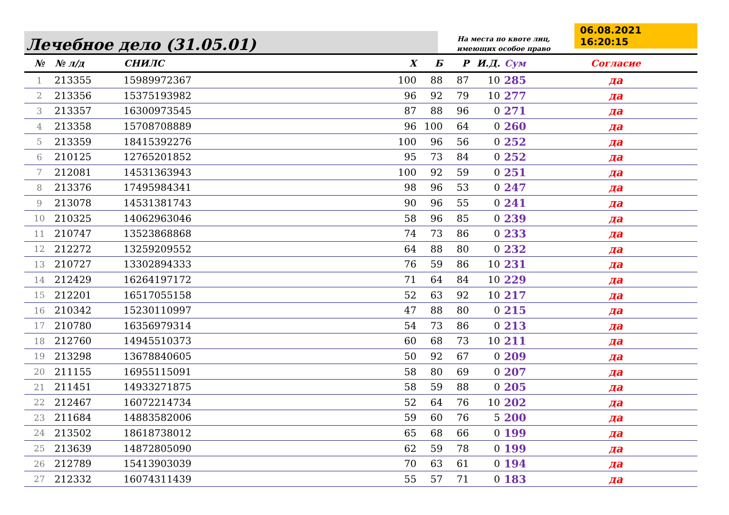Лечебное дело (31.05.01)
На места по квоте лиц,
имеющих особое право
06.08.2021 16:20:15
| № | № л/д | СНИЛС | Х | Б | Р | И.Д. | Сум | Согласие |
| --- | --- | --- | --- | --- | --- | --- | --- | --- |
| 1 | 213355 | 15989972367 | 100 | 88 | 87 | 10 | 285 | да |
| 2 | 213356 | 15375193982 | 96 | 92 | 79 | 10 | 277 | да |
| 3 | 213357 | 16300973545 | 87 | 88 | 96 | 0 | 271 | да |
| 4 | 213358 | 15708708889 | 96 | 100 | 64 | 0 | 260 | да |
| 5 | 213359 | 18415392276 | 100 | 96 | 56 | 0 | 252 | да |
| 6 | 210125 | 12765201852 | 95 | 73 | 84 | 0 | 252 | да |
| 7 | 212081 | 14531363943 | 100 | 92 | 59 | 0 | 251 | да |
| 8 | 213376 | 17495984341 | 98 | 96 | 53 | 0 | 247 | да |
| 9 | 213078 | 14531381743 | 90 | 96 | 55 | 0 | 241 | да |
| 10 | 210325 | 14062963046 | 58 | 96 | 85 | 0 | 239 | да |
| 11 | 210747 | 13523868868 | 74 | 73 | 86 | 0 | 233 | да |
| 12 | 212272 | 13259209552 | 64 | 88 | 80 | 0 | 232 | да |
| 13 | 210727 | 13302894333 | 76 | 59 | 86 | 10 | 231 | да |
| 14 | 212429 | 16264197172 | 71 | 64 | 84 | 10 | 229 | да |
| 15 | 212201 | 16517055158 | 52 | 63 | 92 | 10 | 217 | да |
| 16 | 210342 | 15230110997 | 47 | 88 | 80 | 0 | 215 | да |
| 17 | 210780 | 16356979314 | 54 | 73 | 86 | 0 | 213 | да |
| 18 | 212760 | 14945510373 | 60 | 68 | 73 | 10 | 211 | да |
| 19 | 213298 | 13678840605 | 50 | 92 | 67 | 0 | 209 | да |
| 20 | 211155 | 16955115091 | 58 | 80 | 69 | 0 | 207 | да |
| 21 | 211451 | 14933271875 | 58 | 59 | 88 | 0 | 205 | да |
| 22 | 212467 | 16072214734 | 52 | 64 | 76 | 10 | 202 | да |
| 23 | 211684 | 14883582006 | 59 | 60 | 76 | 5 | 200 | да |
| 24 | 213502 | 18618738012 | 65 | 68 | 66 | 0 | 199 | да |
| 25 | 213639 | 14872805090 | 62 | 59 | 78 | 0 | 199 | да |
| 26 | 212789 | 15413903039 | 70 | 63 | 61 | 0 | 194 | да |
| 27 | 212332 | 16074311439 | 55 | 57 | 71 | 0 | 183 | да |